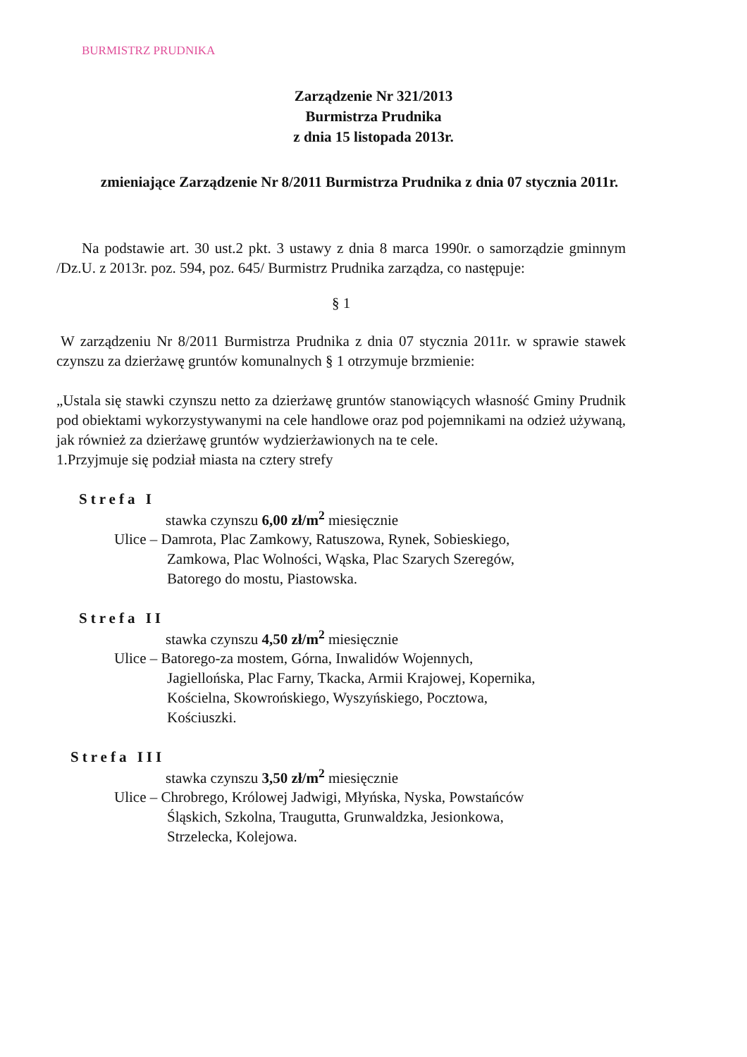BURMISTRZ PRUDNIKA
Zarządzenie Nr 321/2013
Burmistrza Prudnika
z dnia 15 listopada 2013r.
zmieniające Zarządzenie Nr 8/2011 Burmistrza Prudnika z dnia 07 stycznia 2011r.
Na podstawie art. 30 ust.2 pkt. 3 ustawy z dnia 8 marca 1990r. o samorządzie gminnym /Dz.U. z 2013r. poz. 594, poz. 645/ Burmistrz Prudnika zarządza, co następuje:
§ 1
W zarządzeniu Nr 8/2011 Burmistrza Prudnika z dnia 07 stycznia 2011r. w sprawie stawek czynszu za dzierżawę gruntów komunalnych § 1 otrzymuje brzmienie:
„Ustala się stawki czynszu netto za dzierżawę gruntów stanowiących własność Gminy Prudnik pod obiektami wykorzystywanymi na cele handlowe oraz pod pojemnikami na odzież używaną, jak również za dzierżawę gruntów wydzierżawionych na te cele.
1.Przyjmuje się podział miasta na cztery strefy
Strefa I
stawka czynszu 6,00 zł/m<sup>2</sup> miesięcznie
Ulice – Damrota, Plac Zamkowy, Ratuszowa, Rynek, Sobieskiego,
Zamkowa, Plac Wolności, Wąska, Plac Szarych Szeregów,
Batorego do mostu, Piastowska.
Strefa II
stawka czynszu 4,50 zł/m<sup>2</sup> miesięcznie
Ulice – Batorego-za mostem, Górna, Inwalidów Wojennych,
Jagiellońska, Plac Farny, Tkacka, Armii Krajowej, Kopernika,
Kościelna, Skowrońskiego, Wyszyńskiego, Pocztowa,
Kościuszki.
Strefa III
stawka czynszu 3,50 zł/m<sup>2</sup> miesięcznie
Ulice – Chrobrego, Królowej Jadwigi, Młyńska, Nyska, Powstańców
Śląskich, Szkolna, Traugutta, Grunwaldzka, Jesionkowa,
Strzelecka, Kolejowa.